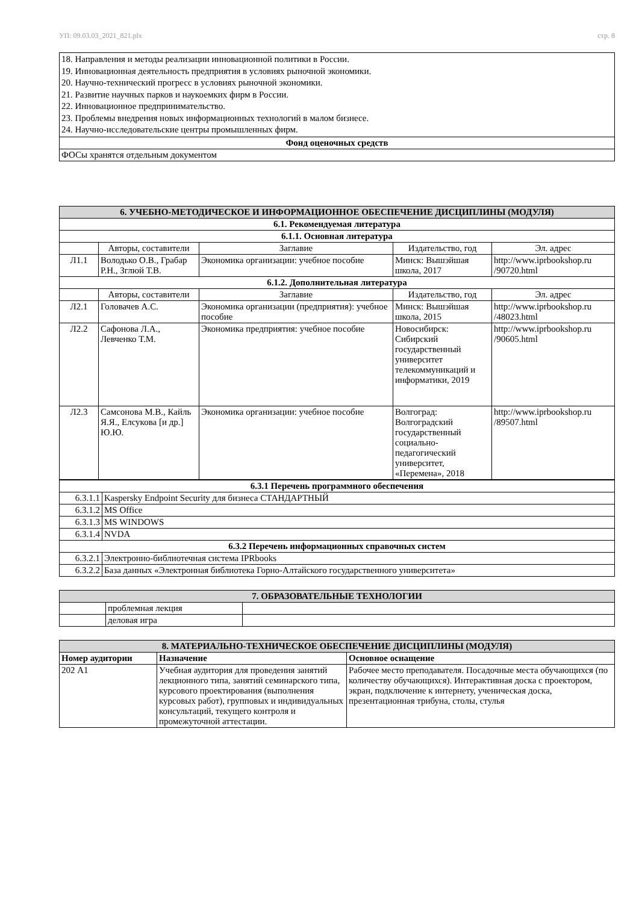УП: 09.03.03_2021_821.plx стр. 8
| 18. Направления и методы реализации инновационной политики в России. 19. Инновационная деятельность предприятия в условиях рыночной экономики. 20. Научно-технический прогресс в условиях рыночной экономики. 21. Развитие научных парков и наукоемких фирм в России. 22. Инновационное предпринимательство. 23. Проблемы внедрения новых информационных технологий в малом бизнесе. 24. Научно-исследовательские центры промышленных фирм. |
| Фонд оценочных средств |
| ФОСы хранятся отдельным документом |
| 6. УЧЕБНО-МЕТОДИЧЕСКОЕ И ИНФОРМАЦИОННОЕ ОБЕСПЕЧЕНИЕ ДИСЦИПЛИНЫ (МОДУЛЯ) | | | | |
| --- | --- | --- | --- | --- |
| 6.1. Рекомендуемая литература | | | | |
| 6.1.1. Основная литература | | | | |
| | Авторы, составители | Заглавие | Издательство, год | Эл. адрес |
| Л1.1 | Володько О.В., Грабар Р.Н., Зглюй Т.В. | Экономика организации: учебное пособие | Минск: Вышэйшая школа, 2017 | http://www.iprbookshop.ru /90720.html |
| 6.1.2. Дополнительная литература | | | | |
| | Авторы, составители | Заглавие | Издательство, год | Эл. адрес |
| Л2.1 | Головачев А.С. | Экономика организации (предприятия): учебное пособие | Минск: Вышэйшая школа, 2015 | http://www.iprbookshop.ru /48023.html |
| Л2.2 | Сафонова Л.А., Левченко Т.М. | Экономика предприятия: учебное пособие | Новосибирск: Сибирский государственный университет телекоммуникаций и информатики, 2019 | http://www.iprbookshop.ru /90605.html |
| Л2.3 | Самсонова М.В., Кайль Я.Я., Елсукова [и др.] Ю.Ю. | Экономика организации: учебное пособие | Волгоград: Волгоградский государственный социально-педагогический университет, «Перемена», 2018 | http://www.iprbookshop.ru /89507.html |
| 6.3.1 Перечень программного обеспечения | |
| --- | --- |
| 6.3.1.1 | Kaspersky Endpoint Security для бизнеса СТАНДАРТНЫЙ |
| 6.3.1.2 | MS Office |
| 6.3.1.3 | MS WINDOWS |
| 6.3.1.4 | NVDA |
| 6.3.2 Перечень информационных справочных систем | |
| 6.3.2.1 | Электронно-библиотечная система IPRbooks |
| 6.3.2.2 | База данных «Электронная библиотека Горно-Алтайского государственного университета» |
| 7. ОБРАЗОВАТЕЛЬНЫЕ ТЕХНОЛОГИИ | | |
| --- | --- | --- |
| | проблемная лекция | |
| | деловая игра | |
| 8. МАТЕРИАЛЬНО-ТЕХНИЧЕСКОЕ ОБЕСПЕЧЕНИЕ ДИСЦИПЛИНЫ (МОДУЛЯ) | | |
| --- | --- | --- |
| Номер аудитории | Назначение | Основное оснащение |
| 202 А1 | Учебная аудитория для проведения занятий лекционного типа, занятий семинарского типа, курсового проектирования (выполнения курсовых работ), групповых и индивидуальных консультаций, текущего контроля и промежуточной аттестации. | Рабочее место преподавателя. Посадочные места обучающихся (по количеству обучающихся). Интерактивная доска с проектором, экран, подключение к интернету, ученическая доска, презентационная трибуна, столы, стулья |